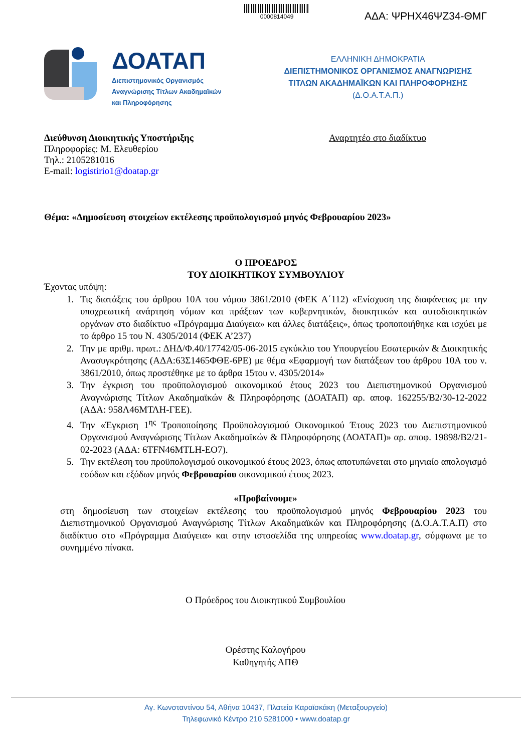0000814049
ΑΔΑ: ΨΡΗΧ46ΨΖ34-ΘΜΓ
ΔΟΑΤΑΠ
Διεπιστημονικός Οργανισμός
Αναγνώρισης Τίτλων Ακαδημαϊκών
και Πληροφόρησης
ΕΛΛΗΝΙΚΗ ΔΗΜΟΚΡΑΤΙΑ
ΔΙΕΠΙΣΤΗΜΟΝΙΚΟΣ ΟΡΓΑΝΙΣΜΟΣ ΑΝΑΓΝΩΡΙΣΗΣ
ΤΙΤΛΩΝ ΑΚΑΔΗΜΑΪΚΩΝ ΚΑΙ ΠΛΗΡΟΦΟΡΗΣΗΣ
(Δ.Ο.Α.Τ.Α.Π.)
Διεύθυνση Διοικητικής Υποστήριξης
Πληροφορίες: Μ. Ελευθερίου
Τηλ.: 2105281016
E-mail: logistirio1@doatap.gr
Αναρτητέο στο διαδίκτυο
Θέμα: «Δημοσίευση στοιχείων εκτέλεσης προϋπολογισμού μηνός Φεβρουαρίου 2023»
Ο ΠΡΟΕΔΡΟΣ
ΤΟΥ ΔΙΟΙΚΗΤΙΚΟΥ ΣΥΜΒΟΥΛΙΟΥ
Έχοντας υπόψη:
1. Τις διατάξεις του άρθρου 10Α του νόμου 3861/2010 (ΦΕΚ Α΄112) «Ενίσχυση της διαφάνειας με την υποχρεωτική ανάρτηση νόμων και πράξεων των κυβερνητικών, διοικητικών και αυτοδιοικητικών οργάνων στο διαδίκτυο «Πρόγραμμα Διαύγεια» και άλλες διατάξεις», όπως τροποποιήθηκε και ισχύει με το άρθρο 15 του Ν. 4305/2014 (ΦΕΚ Α’237)
2. Την με αριθμ. πρωτ.: ΔΗΔ/Φ.40/17742/05-06-2015 εγκύκλιο του Υπουργείου Εσωτερικών & Διοικητικής Ανασυγκρότησης (ΑΔΑ:63Σ1465ΦΘΕ-6ΡΕ) με θέμα «Εφαρμογή των διατάξεων του άρθρου 10Α του ν. 3861/2010, όπως προστέθηκε με το άρθρα 15του ν. 4305/2014»
3. Την έγκριση του προϋπολογισμού οικονομικού έτους 2023 του Διεπιστημονικού Οργανισμού Αναγνώρισης Τίτλων Ακαδημαϊκών & Πληροφόρησης (ΔΟΑΤΑΠ) αρ. αποφ. 162255/Β2/30-12-2022 (ΑΔΑ: 958Λ46ΜΤΛΗ-ΓΕΕ).
4. Την «Έγκριση 1<sup>ης</sup> Τροποποίησης Προϋπολογισμού Οικονομικού Έτους 2023 του Διεπιστημονικού Οργανισμού Αναγνώρισης Τίτλων Ακαδημαϊκών & Πληροφόρησης (ΔΟΑΤΑΠ)» αρ. αποφ. 19898/Β2/21-02-2023 (ΑΔΑ: 6TFN46MTLH-EO7).
5. Την εκτέλεση του προϋπολογισμού οικονομικού έτους 2023, όπως αποτυπώνεται στο μηνιαίο απολογισμό εσόδων και εξόδων μηνός Φεβρουαρίου οικονομικού έτους 2023.
«Προβαίνουμε»
στη δημοσίευση των στοιχείων εκτέλεσης του προϋπολογισμού μηνός Φεβρουαρίου 2023 του Διεπιστημονικού Οργανισμού Αναγνώρισης Τίτλων Ακαδημαϊκών και Πληροφόρησης (Δ.Ο.Α.Τ.Α.Π) στο διαδίκτυο στο «Πρόγραμμα Διαύγεια» και στην ιστοσελίδα της υπηρεσίας www.doatap.gr, σύμφωνα με το συνημμένο πίνακα.
Ο Πρόεδρος του Διοικητικού Συμβουλίου
Ορέστης Καλογήρου
Καθηγητής ΑΠΘ
Αγ. Κωνσταντίνου 54, Αθήνα 10437, Πλατεία Καραϊσκάκη (Μεταξουργείο)
Τηλεφωνικό Κέντρο 210 5281000 • www.doatap.gr